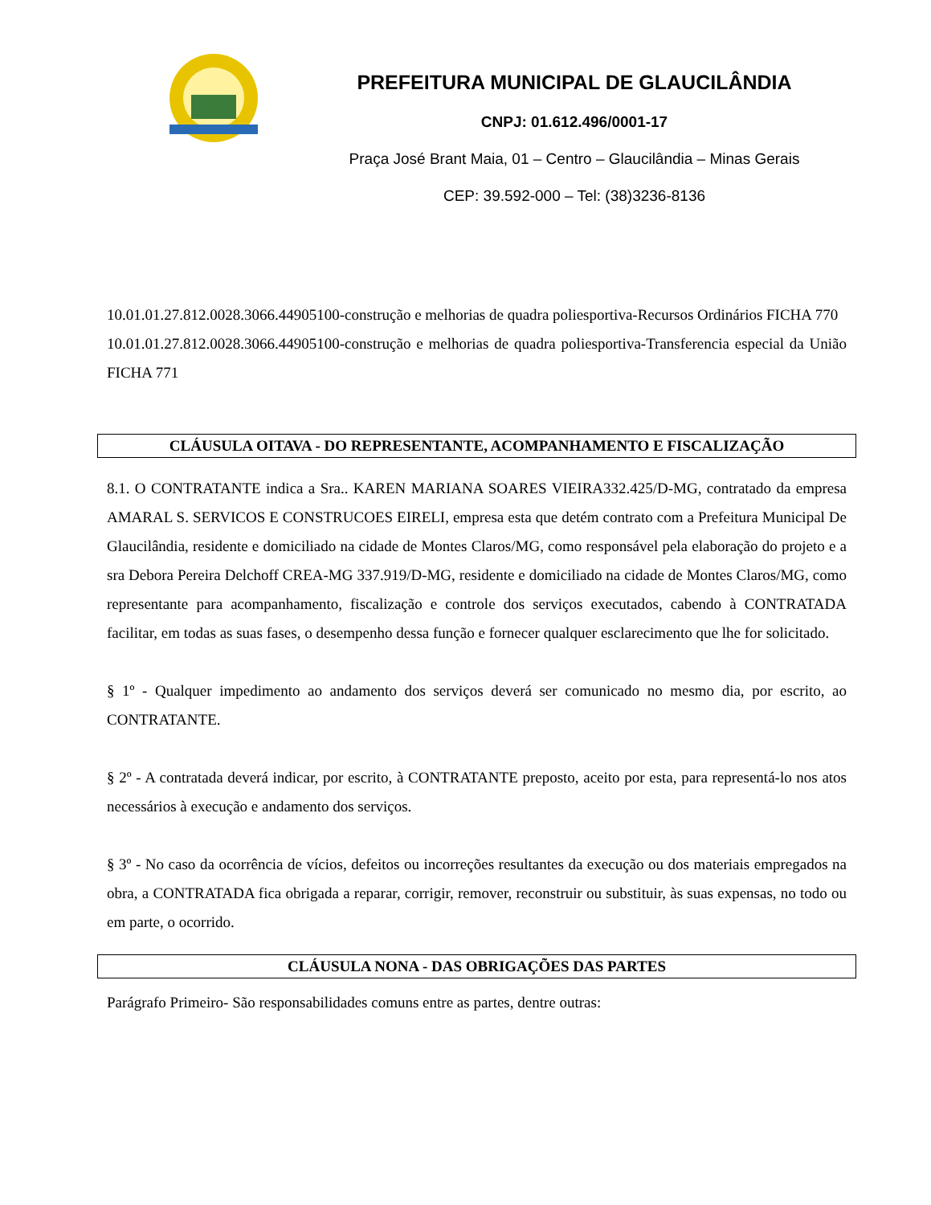PREFEITURA MUNICIPAL DE GLAUCILÂNDIA
CNPJ: 01.612.496/0001-17
Praça José Brant Maia, 01 – Centro – Glaucilândia – Minas Gerais
CEP: 39.592-000 – Tel: (38)3236-8136
10.01.01.27.812.0028.3066.44905100-construção e melhorias de quadra poliesportiva-Recursos Ordinários FICHA 770
10.01.01.27.812.0028.3066.44905100-construção e melhorias de quadra poliesportiva-Transferencia especial da União FICHA 771
CLÁUSULA OITAVA - DO REPRESENTANTE, ACOMPANHAMENTO E FISCALIZAÇÃO
8.1. O CONTRATANTE indica a Sra.. KAREN MARIANA SOARES VIEIRA332.425/D-MG, contratado da empresa AMARAL S. SERVICOS E CONSTRUCOES EIRELI, empresa esta que detém contrato com a Prefeitura Municipal De Glaucilândia, residente e domiciliado na cidade de Montes Claros/MG, como responsável pela elaboração do projeto e a sra Debora Pereira Delchoff CREA-MG 337.919/D-MG, residente e domiciliado na cidade de Montes Claros/MG, como representante para acompanhamento, fiscalização e controle dos serviços executados, cabendo à CONTRATADA facilitar, em todas as suas fases, o desempenho dessa função e fornecer qualquer esclarecimento que lhe for solicitado.
§ 1º - Qualquer impedimento ao andamento dos serviços deverá ser comunicado no mesmo dia, por escrito, ao CONTRATANTE.
§ 2º - A contratada deverá indicar, por escrito, à CONTRATANTE preposto, aceito por esta, para representá-lo nos atos necessários à execução e andamento dos serviços.
§ 3º - No caso da ocorrência de vícios, defeitos ou incorreções resultantes da execução ou dos materiais empregados na obra, a CONTRATADA fica obrigada a reparar, corrigir, remover, reconstruir ou substituir, às suas expensas, no todo ou em parte, o ocorrido.
CLÁUSULA NONA - DAS OBRIGAÇÕES DAS PARTES
Parágrafo Primeiro- São responsabilidades comuns entre as partes, dentre outras: